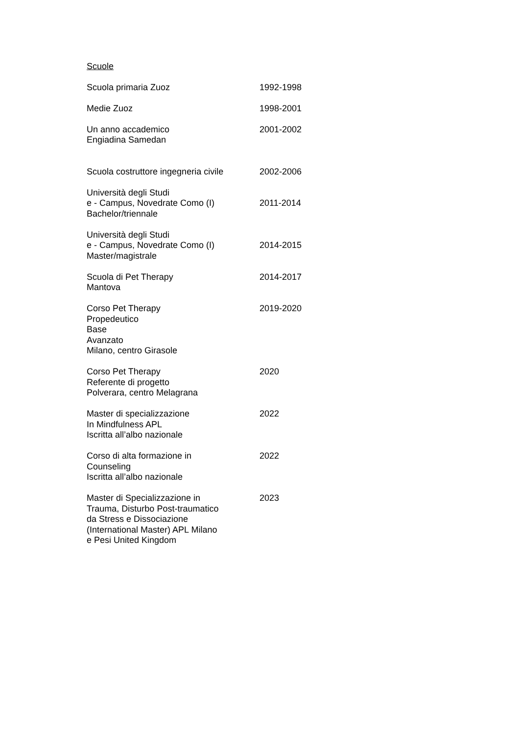Scuole
Scuola primaria Zuoz 1992-1998
Medie Zuoz 1998-2001
Un anno accademico
Engiadina Samedan
2001-2002
Scuola costruttore ingegneria civile
2002-2006
Università degli Studi
e - Campus, Novedrate Como (I)
Bachelor/triennale
2011-2014
Università degli Studi
e - Campus, Novedrate Como (I)
Master/magistrale
2014-2015
Scuola di Pet Therapy
Mantova
2014-2017
Corso Pet Therapy
Propedeutico
Base
Avanzato
Milano, centro Girasole
2019-2020
Corso Pet Therapy
Referente di progetto
Polverara, centro Melagrana
2020
Master di specializzazione
In Mindfulness APL
Iscritta all’albo nazionale
2022
Corso di alta formazione in
Counseling
Iscritta all’albo nazionale
2022
Master di Specializzazione in
Trauma, Disturbo Post-traumatico
da Stress e Dissociazione
(International Master) APL Milano
e Pesi United Kingdom
2023